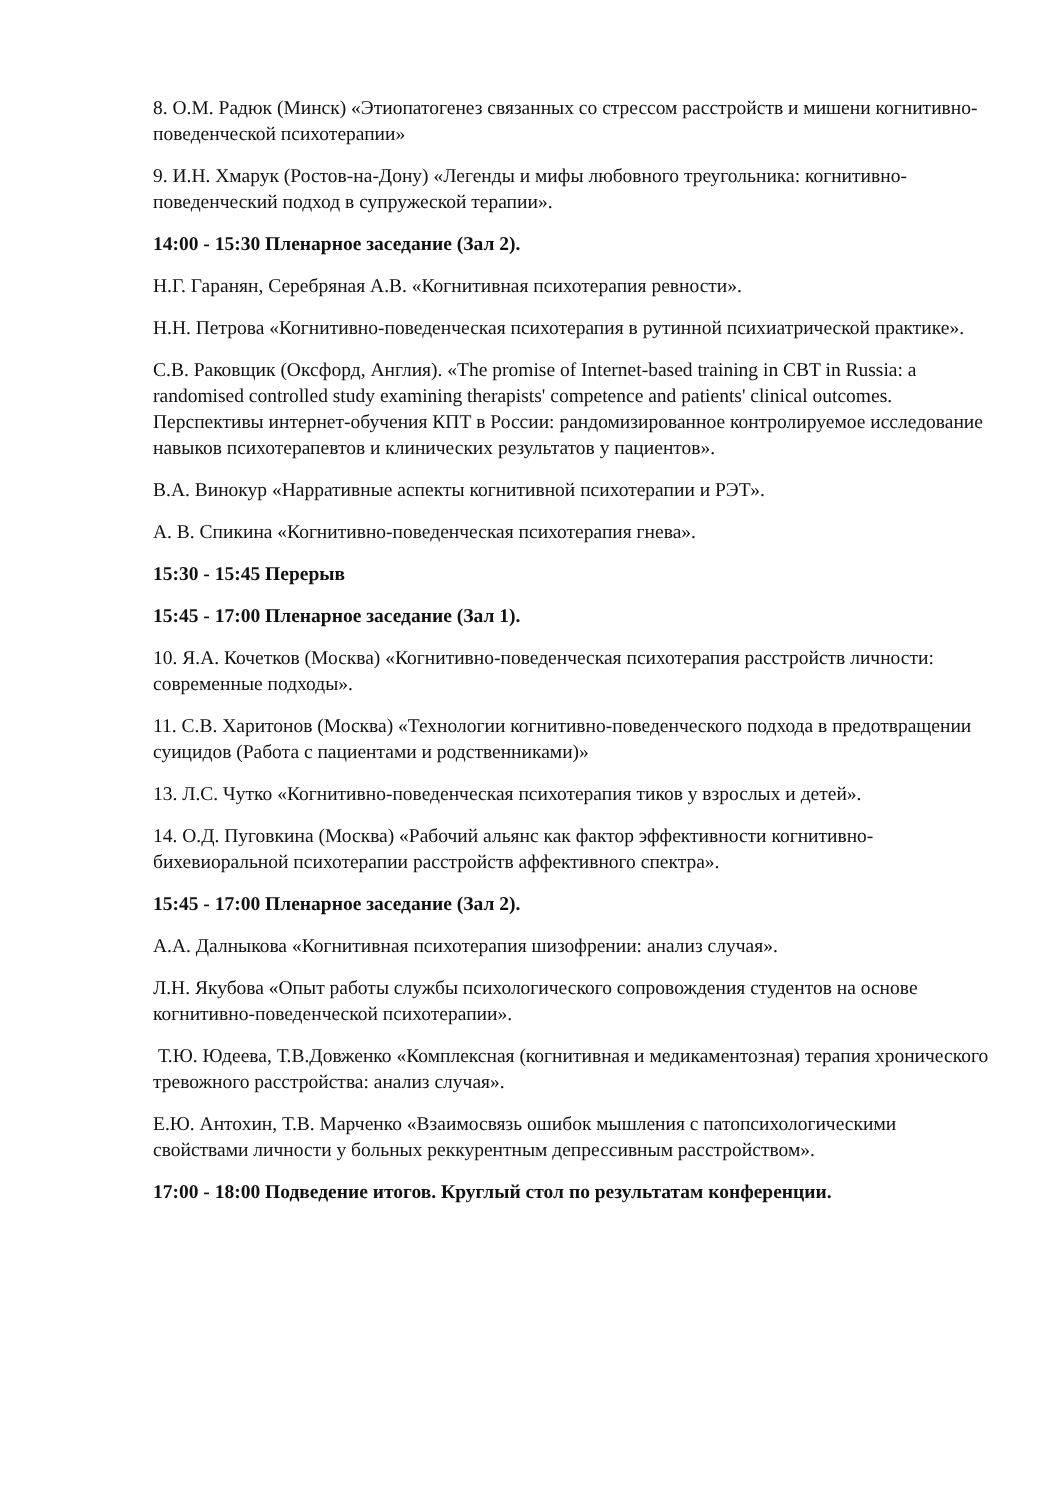8. О.М. Радюк (Минск) «Этиопатогенез связанных со стрессом расстройств и мишени когнитивно-поведенческой психотерапии»
9. И.Н. Хмарук (Ростов-на-Дону) «Легенды и мифы любовного треугольника: когнитивно-поведенческий подход в супружеской терапии».
14:00 - 15:30 Пленарное заседание (Зал 2).
Н.Г. Гаранян, Серебряная А.В. «Когнитивная психотерапия ревности».
Н.Н. Петрова «Когнитивно-поведенческая психотерапия в рутинной психиатрической практике».
С.В. Раковщик (Оксфорд, Англия). «The promise of Internet-based training in CBT in Russia: a randomised controlled study examining therapists' competence and patients' clinical outcomes. Перспективы интернет-обучения КПТ в России: рандомизированное контролируемое исследование навыков психотерапевтов и клинических результатов у пациентов».
В.А. Винокур «Нарративные аспекты когнитивной психотерапии и РЭТ».
А. В. Спикина «Когнитивно-поведенческая психотерапия гнева».
15:30 - 15:45 Перерыв
15:45 - 17:00 Пленарное заседание (Зал 1).
10. Я.А. Кочетков (Москва) «Когнитивно-поведенческая психотерапия расстройств личности: современные подходы».
11. С.В. Харитонов (Москва) «Технологии когнитивно-поведенческого подхода в предотвращении суицидов (Работа с пациентами и родственниками)»
13. Л.С. Чутко «Когнитивно-поведенческая психотерапия тиков у взрослых и детей».
14. О.Д. Пуговкина (Москва) «Рабочий альянс как фактор эффективности когнитивно-бихевиоральной психотерапии расстройств аффективного спектра».
15:45 - 17:00 Пленарное заседание (Зал 2).
А.А. Далныкова «Когнитивная психотерапия шизофрении: анализ случая».
Л.Н. Якубова «Опыт работы службы психологического сопровождения студентов на основе когнитивно-поведенческой психотерапии».
Т.Ю. Юдеева, Т.В.Довженко «Комплексная (когнитивная и медикаментозная) терапия хронического тревожного расстройства: анализ случая».
Е.Ю. Антохин, Т.В. Марченко «Взаимосвязь ошибок мышления с патопсихологическими свойствами личности у больных реккурентным депрессивным расстройством».
17:00 - 18:00 Подведение итогов. Круглый стол по результатам конференции.